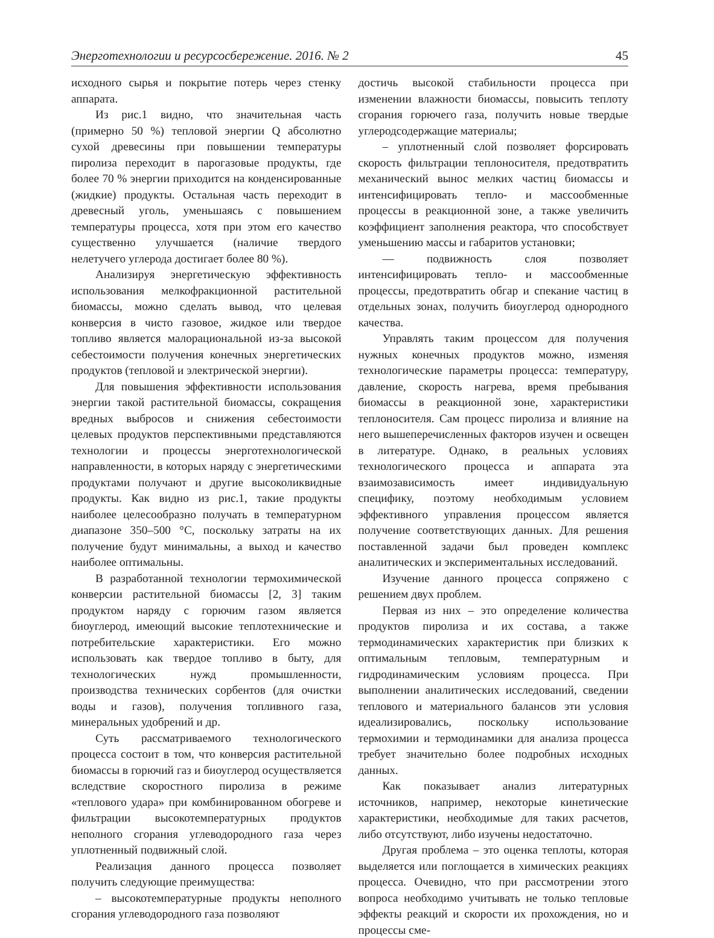Энерготехнологии и ресурсосбережение. 2016. № 2 45
исходного сырья и покрытие потерь через стенку аппарата.
Из рис.1 видно, что значительная часть (примерно 50 %) тепловой энергии Q абсолютно сухой древесины при повышении температуры пиролиза переходит в парогазовые продукты, где более 70 % энергии приходится на конденсированные (жидкие) продукты. Остальная часть переходит в древесный уголь, уменьшаясь с повышением температуры процесса, хотя при этом его качество существенно улучшается (наличие твердого нелетучего углерода достигает более 80 %).
Анализируя энергетическую эффективность использования мелкофракционной растительной биомассы, можно сделать вывод, что целевая конверсия в чисто газовое, жидкое или твердое топливо является малорациональной из-за высокой себестоимости получения конечных энергетических продуктов (тепловой и электрической энергии).
Для повышения эффективности использования энергии такой растительной биомассы, сокращения вредных выбросов и снижения себестоимости целевых продуктов перспективными представляются технологии и процессы энерготехнологической направленности, в которых наряду с энергетическими продуктами получают и другие высоколиквидные продукты. Как видно из рис.1, такие продукты наиболее целесообразно получать в температурном диапазоне 350–500 °С, поскольку затраты на их получение будут минимальны, а выход и качество наиболее оптимальны.
В разработанной технологии термохимической конверсии растительной биомассы [2, 3] таким продуктом наряду с горючим газом является биоуглерод, имеющий высокие теплотехнические и потребительские характеристики. Его можно использовать как твердое топливо в быту, для технологических нужд промышленности, производства технических сорбентов (для очистки воды и газов), получения топливного газа, минеральных удобрений и др.
Суть рассматриваемого технологического процесса состоит в том, что конверсия растительной биомассы в горючий газ и биоуглерод осуществляется вследствие скоростного пиролиза в режиме «теплового удара» при комбинированном обогреве и фильтрации высокотемпературных продуктов неполного сгорания углеводородного газа через уплотненный подвижный слой.
Реализация данного процесса позволяет получить следующие преимущества:
– высокотемпературные продукты неполного сгорания углеводородного газа позволяют
достичь высокой стабильности процесса при изменении влажности биомассы, повысить теплоту сгорания горючего газа, получить новые твердые углеродсодержащие материалы;
– уплотненный слой позволяет форсировать скорость фильтрации теплоносителя, предотвратить механический вынос мелких частиц биомассы и интенсифицировать тепло- и массообменные процессы в реакционной зоне, а также увеличить коэффициент заполнения реактора, что способствует уменьшению массы и габаритов установки;
— подвижность слоя позволяет интенсифицировать тепло- и массообменные процессы, предотвратить обгар и спекание частиц в отдельных зонах, получить биоуглерод однородного качества.
Управлять таким процессом для получения нужных конечных продуктов можно, изменяя технологические параметры процесса: температуру, давление, скорость нагрева, время пребывания биомассы в реакционной зоне, характеристики теплоносителя. Сам процесс пиролиза и влияние на него вышеперечисленных факторов изучен и освещен в литературе. Однако, в реальных условиях технологического процесса и аппарата эта взаимозависимость имеет индивидуальную специфику, поэтому необходимым условием эффективного управления процессом является получение соответствующих данных. Для решения поставленной задачи был проведен комплекс аналитических и экспериментальных исследований.
Изучение данного процесса сопряжено с решением двух проблем.
Первая из них – это определение количества продуктов пиролиза и их состава, а также термодинамических характеристик при близких к оптимальным тепловым, температурным и гидродинамическим условиям процесса. При выполнении аналитических исследований, сведении теплового и материального балансов эти условия идеализировались, поскольку использование термохимии и термодинамики для анализа процесса требует значительно более подробных исходных данных.
Как показывает анализ литературных источников, например, некоторые кинетические характеристики, необходимые для таких расчетов, либо отсутствуют, либо изучены недостаточно.
Другая проблема – это оценка теплоты, которая выделяется или поглощается в химических реакциях процесса. Очевидно, что при рассмотрении этого вопроса необходимо учитывать не только тепловые эффекты реакций и скорости их прохождения, но и процессы сме-